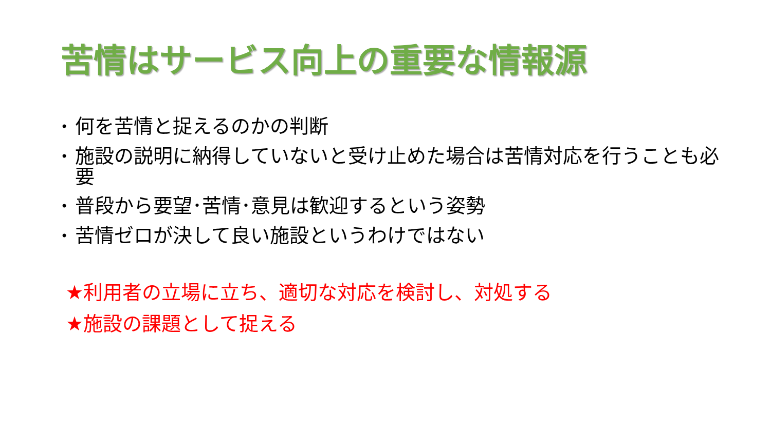苦情はサービス向上の重要な情報源
• 何を苦情と捉えるのかの判断
• 施設の説明に納得していないと受け止めた場合は苦情対応を行うことも必要
• 普段から要望･苦情･意見は歓迎するという姿勢
• 苦情ゼロが決して良い施設というわけではない
★利用者の立場に立ち、適切な対応を検討し、対処する
★施設の課題として捉える